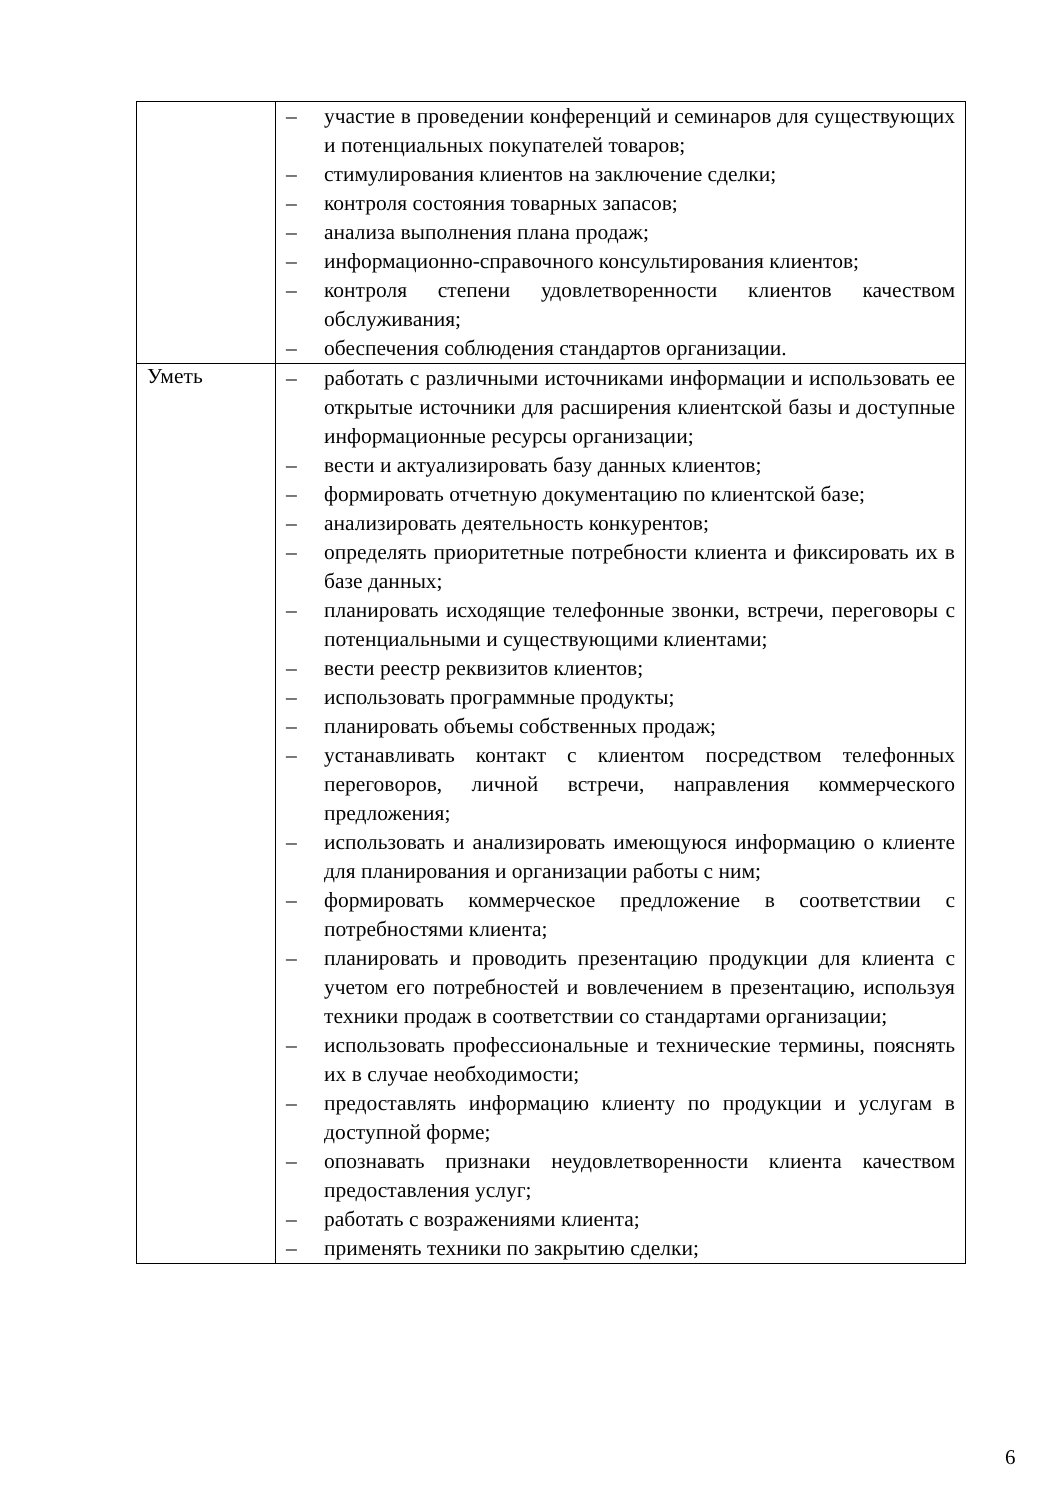| | – участие в проведении конференций и семинаров для существующих и потенциальных покупателей товаров; – стимулирования клиентов на заключение сделки; – контроля состояния товарных запасов; – анализа выполнения плана продаж; – информационно-справочного консультирования клиентов; – контроля степени удовлетворенности клиентов качеством обслуживания; – обеспечения соблюдения стандартов организации. |
| Уметь | – работать с различными источниками информации и использовать ее открытые источники для расширения клиентской базы и доступные информационные ресурсы организации; – вести и актуализировать базу данных клиентов; – формировать отчетную документацию по клиентской базе; – анализировать деятельность конкурентов; – определять приоритетные потребности клиента и фиксировать их в базе данных; – планировать исходящие телефонные звонки, встречи, переговоры с потенциальными и существующими клиентами; – вести реестр реквизитов клиентов; – использовать программные продукты; – планировать объемы собственных продаж; – устанавливать контакт с клиентом посредством телефонных переговоров, личной встречи, направления коммерческого предложения; – использовать и анализировать имеющуюся информацию о клиенте для планирования и организации работы с ним; – формировать коммерческое предложение в соответствии с потребностями клиента; – планировать и проводить презентацию продукции для клиента с учетом его потребностей и вовлечением в презентацию, используя техники продаж в соответствии со стандартами организации; – использовать профессиональные и технические термины, пояснять их в случае необходимости; – предоставлять информацию клиенту по продукции и услугам в доступной форме; – опознавать признаки неудовлетворенности клиента качеством предоставления услуг; – работать с возражениями клиента; – применять техники по закрытию сделки; |
6